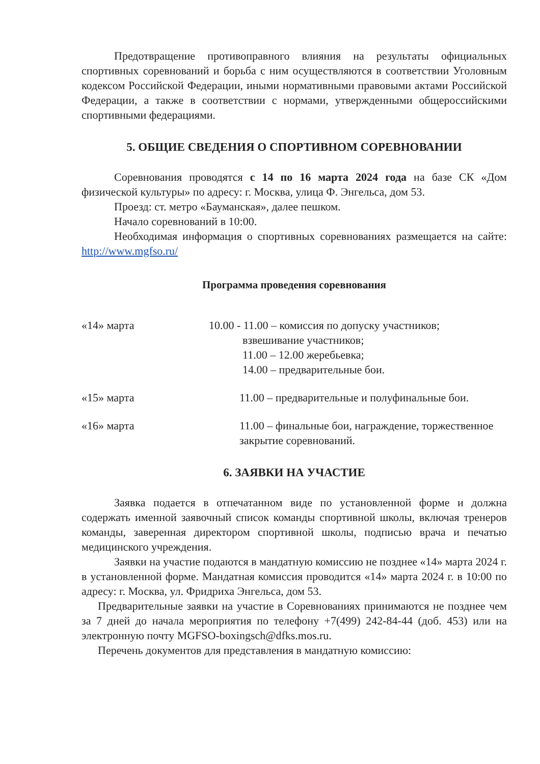Предотвращение противоправного влияния на результаты официальных спортивных соревнований и борьба с ним осуществляются в соответствии Уголовным кодексом Российской Федерации, иными нормативными правовыми актами Российской Федерации, а также в соответствии с нормами, утвержденными общероссийскими спортивными федерациями.
5. ОБЩИЕ СВЕДЕНИЯ О СПОРТИВНОМ СОРЕВНОВАНИИ
Соревнования проводятся с 14 по 16 марта 2024 года на базе СК «Дом физической культуры» по адресу: г. Москва, улица Ф. Энгельса, дом 53.
Проезд: ст. метро «Бауманская», далее пешком.
Начало соревнований в 10:00.
Необходимая информация о спортивных соревнованиях размещается на сайте: http://www.mgfso.ru/
Программа проведения соревнования
«14» марта 10.00 - 11.00 – комиссия по допуску участников;
взвешивание участников;
11.00 – 12.00 жеребьевка;
14.00 – предварительные бои.
«15» марта 11.00 – предварительные и полуфинальные бои.
«16» марта 11.00 – финальные бои, награждение, торжественное закрытие соревнований.
6. ЗАЯВКИ НА УЧАСТИЕ
Заявка подается в отпечатанном виде по установленной форме и должна содержать именной заявочный список команды спортивной школы, включая тренеров команды, заверенная директором спортивной школы, подписью врача и печатью медицинского учреждения.
Заявки на участие подаются в мандатную комиссию не позднее «14» марта 2024 г. в установленной форме. Мандатная комиссия проводится «14» марта 2024 г. в 10:00 по адресу: г. Москва, ул. Фридриха Энгельса, дом 53.
Предварительные заявки на участие в Соревнованиях принимаются не позднее чем за 7 дней до начала мероприятия по телефону +7(499) 242-84-44 (доб. 453) или на электронную почту MGFSO-boxingsch@dfks.mos.ru.
Перечень документов для представления в мандатную комиссию: